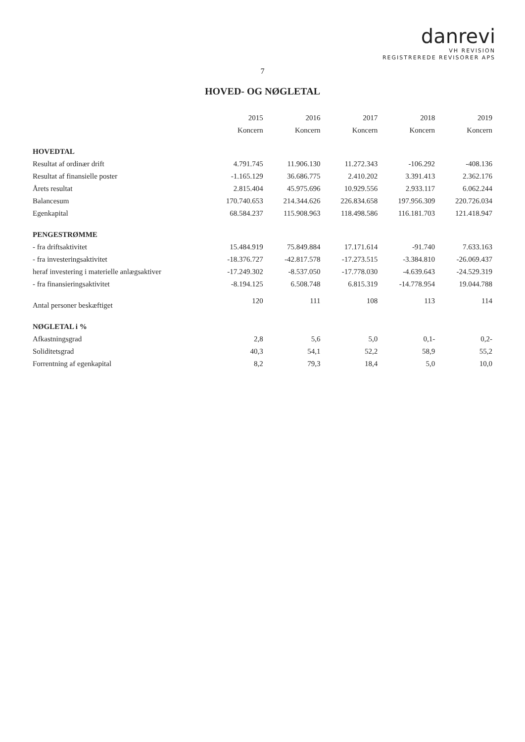danrevi
VH REVISION
REGISTREREDE REVISORER APS
7
HOVED- OG NØGLETAL
| | 2015 | 2016 | 2017 | 2018 | 2019 |
| --- | --- | --- | --- | --- | --- |
| | Koncern | Koncern | Koncern | Koncern | Koncern |
| HOVEDTAL | | | | | |
| Resultat af ordinær drift | 4.791.745 | 11.906.130 | 11.272.343 | -106.292 | -408.136 |
| Resultat af finansielle poster | -1.165.129 | 36.686.775 | 2.410.202 | 3.391.413 | 2.362.176 |
| Årets resultat | 2.815.404 | 45.975.696 | 10.929.556 | 2.933.117 | 6.062.244 |
| Balancesum | 170.740.653 | 214.344.626 | 226.834.658 | 197.956.309 | 220.726.034 |
| Egenkapital | 68.584.237 | 115.908.963 | 118.498.586 | 116.181.703 | 121.418.947 |
| PENGESTRØMME | | | | | |
| - fra driftsaktivitet | 15.484.919 | 75.849.884 | 17.171.614 | -91.740 | 7.633.163 |
| - fra investeringsaktivitet | -18.376.727 | -42.817.578 | -17.273.515 | -3.384.810 | -26.069.437 |
| heraf investering i materielle anlægsaktiver | -17.249.302 | -8.537.050 | -17.778.030 | -4.639.643 | -24.529.319 |
| - fra finansieringsaktivitet | -8.194.125 | 6.508.748 | 6.815.319 | -14.778.954 | 19.044.788 |
| Antal personer beskæftiget | 120 | 111 | 108 | 113 | 114 |
| NØGLETAL i % | | | | | |
| Afkastningsgrad | 2,8 | 5,6 | 5,0 | 0,1- | 0,2- |
| Soliditetsgrad | 40,3 | 54,1 | 52,2 | 58,9 | 55,2 |
| Forrentning af egenkapital | 8,2 | 79,3 | 18,4 | 5,0 | 10,0 |